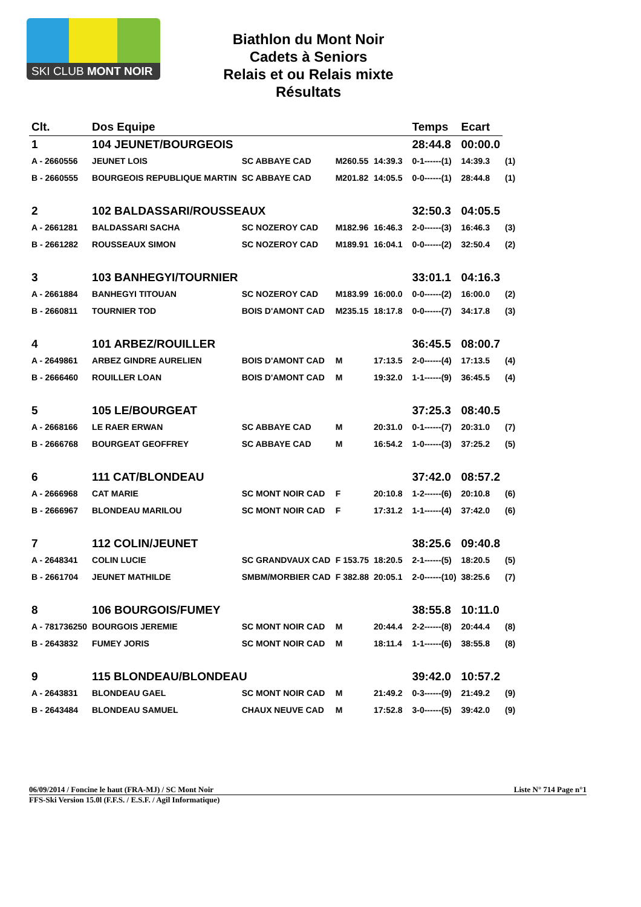SKI CLUB MONT NOIR
Biathlon du Mont Noir
Cadets à Seniors
Relais et ou Relais mixte
Résultats
| Clt. | Dos Equipe | | | | | Temps | Ecart | |
| --- | --- | --- | --- | --- | --- | --- | --- | --- |
| 1 | 104 JEUNET/BOURGEOIS | | | | | 28:44.8 | 00:00.0 | |
| A - 2660556 | JEUNET LOIS | SC ABBAYE CAD | M260.55 | 14:39.3 | | 0-1------(1) | 14:39.3 | (1) |
| B - 2660555 | BOURGEOIS REPUBLIQUE MARTIN | SC ABBAYE CAD | M201.82 | 14:05.5 | | 0-0------(1) | 28:44.8 | (1) |
| 2 | 102 BALDASSARI/ROUSSEAUX | | | | | 32:50.3 | 04:05.5 | |
| A - 2661281 | BALDASSARI SACHA | SC NOZEROY CAD | M182.96 | 16:46.3 | | 2-0------(3) | 16:46.3 | (3) |
| B - 2661282 | ROUSSEAUX SIMON | SC NOZEROY CAD | M189.91 | 16:04.1 | | 0-0------(2) | 32:50.4 | (2) |
| 3 | 103 BANHEGYI/TOURNIER | | | | | 33:01.1 | 04:16.3 | |
| A - 2661884 | BANHEGYI TITOUAN | SC NOZEROY CAD | M183.99 | 16:00.0 | | 0-0------(2) | 16:00.0 | (2) |
| B - 2660811 | TOURNIER TOD | BOIS D'AMONT CAD | M235.15 | 18:17.8 | | 0-0------(7) | 34:17.8 | (3) |
| 4 | 101 ARBEZ/ROUILLER | | | | | 36:45.5 | 08:00.7 | |
| A - 2649861 | ARBEZ GINDRE AURELIEN | BOIS D'AMONT CAD | M | 17:13.5 | | 2-0------(4) | 17:13.5 | (4) |
| B - 2666460 | ROUILLER LOAN | BOIS D'AMONT CAD | M | 19:32.0 | | 1-1------(9) | 36:45.5 | (4) |
| 5 | 105 LE/BOURGEAT | | | | | 37:25.3 | 08:40.5 | |
| A - 2668166 | LE RAER ERWAN | SC ABBAYE CAD | M | 20:31.0 | | 0-1------(7) | 20:31.0 | (7) |
| B - 2666768 | BOURGEAT GEOFFREY | SC ABBAYE CAD | M | 16:54.2 | | 1-0------(3) | 37:25.2 | (5) |
| 6 | 111 CAT/BLONDEAU | | | | | 37:42.0 | 08:57.2 | |
| A - 2666968 | CAT MARIE | SC MONT NOIR CAD | F | 20:10.8 | | 1-2------(6) | 20:10.8 | (6) |
| B - 2666967 | BLONDEAU MARILOU | SC MONT NOIR CAD | F | 17:31.2 | | 1-1------(4) | 37:42.0 | (6) |
| 7 | 112 COLIN/JEUNET | | | | | 38:25.6 | 09:40.8 | |
| A - 2648341 | COLIN LUCIE | SC GRANDVAUX CAD | F 153.75 | 18:20.5 | | 2-1------(5) | 18:20.5 | (5) |
| B - 2661704 | JEUNET MATHILDE | SMBM/MORBIER CAD | F 382.88 | 20:05.1 | | 2-0------(10) | 38:25.6 | (7) |
| 8 | 106 BOURGOIS/FUMEY | | | | | 38:55.8 | 10:11.0 | |
| A - 781736250 | BOURGOIS JEREMIE | SC MONT NOIR CAD | M | 20:44.4 | | 2-2------(8) | 20:44.4 | (8) |
| B - 2643832 | FUMEY JORIS | SC MONT NOIR CAD | M | 18:11.4 | | 1-1------(6) | 38:55.8 | (8) |
| 9 | 115 BLONDEAU/BLONDEAU | | | | | 39:42.0 | 10:57.2 | |
| A - 2643831 | BLONDEAU GAEL | SC MONT NOIR CAD | M | 21:49.2 | | 0-3------(9) | 21:49.2 | (9) |
| B - 2643484 | BLONDEAU SAMUEL | CHAUX NEUVE CAD | M | 17:52.8 | | 3-0------(5) | 39:42.0 | (9) |
06/09/2014 / Foncine le haut (FRA-MJ) / SC Mont Noir Liste N° 714 Page n°1
FFS-Ski Version 15.0l (F.F.S. / E.S.F. / Agil Informatique)